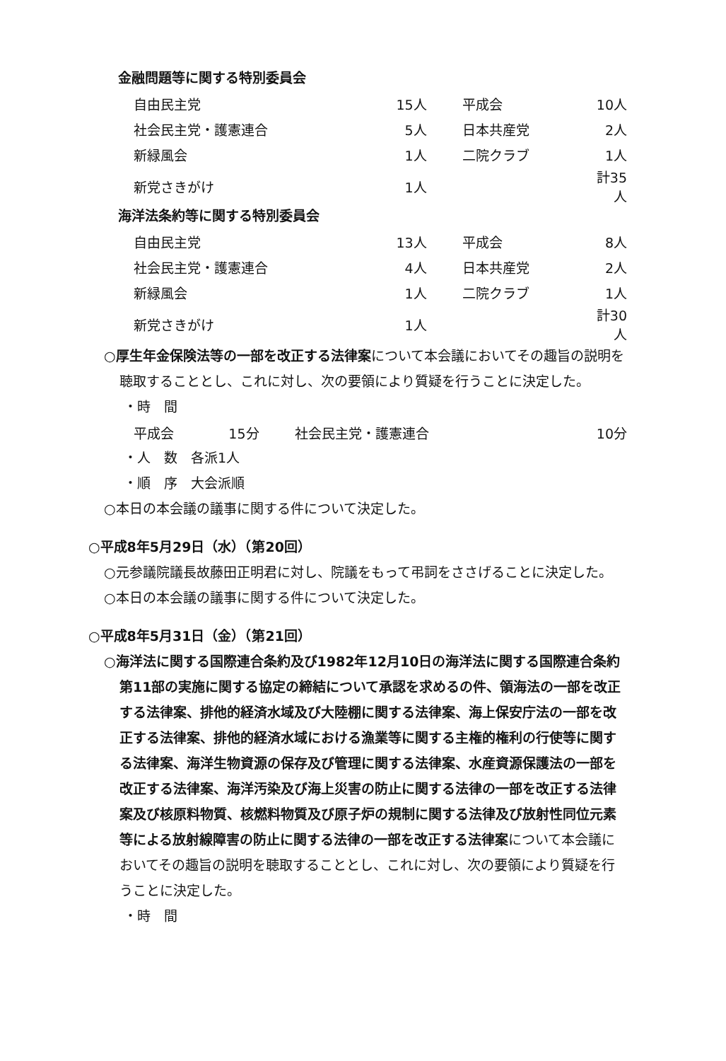金融問題等に関する特別委員会
| 自由民主党 | 15人 | | 平成会 | 10人 |
| 社会民主党・護憲連合 | 5人 | | 日本共産党 | 2人 |
| 新緑風会 | 1人 | | 二院クラブ | 1人 |
| 新党さきがけ | 1人 | | | 計35人 |
海洋法条約等に関する特別委員会
| 自由民主党 | 13人 | | 平成会 | 8人 |
| 社会民主党・護憲連合 | 4人 | | 日本共産党 | 2人 |
| 新緑風会 | 1人 | | 二院クラブ | 1人 |
| 新党さきがけ | 1人 | | | 計30人 |
○厚生年金保険法等の一部を改正する法律案について本会議においてその趣旨の説明を聴取することとし、これに対し、次の要領により質疑を行うことに決定した。
・時　間
| 平成会 | 15分 | | 社会民主党・護憲連合 | 10分 |
・人　数　各派1人
・順　序　大会派順
○本日の本会議の議事に関する件について決定した。
○平成8年5月29日（水）（第20回）
○元参議院議長故藤田正明君に対し、院議をもって弔詞をささげることに決定した。
○本日の本会議の議事に関する件について決定した。
○平成8年5月31日（金）（第21回）
○海洋法に関する国際連合条約及び1982年12月10日の海洋法に関する国際連合条約第11部の実施に関する協定の締結について承認を求めるの件、領海法の一部を改正する法律案、排他的経済水域及び大陸棚に関する法律案、海上保安庁法の一部を改正する法律案、排他的経済水域における漁業等に関する主権的権利の行使等に関する法律案、海洋生物資源の保存及び管理に関する法律案、水産資源保護法の一部を改正する法律案、海洋汚染及び海上災害の防止に関する法律の一部を改正する法律案及び核原料物質、核燃料物質及び原子炉の規制に関する法律及び放射性同位元素等による放射線障害の防止に関する法律の一部を改正する法律案について本会議においてその趣旨の説明を聴取することとし、これに対し、次の要領により質疑を行うことに決定した。
・時　間